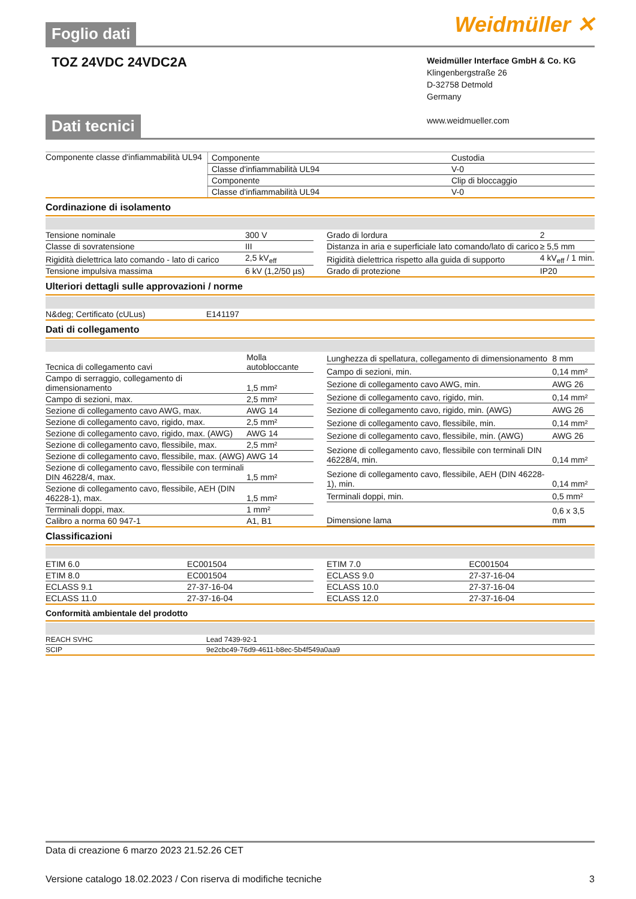Foglio dati
Weidmüller ✕
TOZ 24VDC 24VDC2A
Weidmüller Interface GmbH & Co. KG
Klingenbergstraße 26
D-32758 Detmold
Germany
www.weidmueller.com
Dati tecnici
Componente classe d'infiammabilità UL94
| Componente | Custodia |
| Classe d'infiammabilità UL94 | V-0 |
| Componente | Clip di bloccaggio |
| Classe d'infiammabilità UL94 | V-0 |
Cordinazione di isolamento
| Tensione nominale | 300 V |
| Classe di sovratensione | III |
| Rigidità dielettrica lato comando - lato di carico | 2,5 kV<sub>eff</sub> |
| Tensione impulsiva massima | 6 kV (1,2/50 µs) |
| Grado di lordura | 2 |
| Distanza in aria e superficiale lato comando/lato di carico | ≥ 5,5 mm |
| Rigidità dielettrica rispetto alla guida di supporto | 4 kV<sub>eff</sub> / 1 min. |
| Grado di protezione | IP20 |
Ulteriori dettagli sulle approvazioni / norme
| N&deg; Certificato (cULus) | E141197 |
Dati di collegamento
| Tecnica di collegamento cavi | Molla autobloccante |
| Campo di serraggio, collegamento di dimensionamento | 1,5 mm² |
| Campo di sezioni, max. | 2,5 mm² |
| Sezione di collegamento cavo AWG, max. | AWG 14 |
| Sezione di collegamento cavo, rigido, max. | 2,5 mm² |
| Sezione di collegamento cavo, rigido, max. (AWG) | AWG 14 |
| Sezione di collegamento cavo, flessibile, max. | 2,5 mm² |
| Sezione di collegamento cavo, flessibile, max. (AWG) | AWG 14 |
| Sezione di collegamento cavo, flessibile con terminali DIN 46228/4, max. | 1,5 mm² |
| Sezione di collegamento cavo, flessibile, AEH (DIN 46228-1), max. | 1,5 mm² |
| Terminali doppi, max. | 1 mm² |
| Calibro a norma 60 947-1 | A1, B1 |
| Lunghezza di spellatura, collegamento di dimensionamento | 8 mm |
| Campo di sezioni, min. | 0,14 mm² |
| Sezione di collegamento cavo AWG, min. | AWG 26 |
| Sezione di collegamento cavo, rigido, min. | 0,14 mm² |
| Sezione di collegamento cavo, rigido, min. (AWG) | AWG 26 |
| Sezione di collegamento cavo, flessibile, min. | 0,14 mm² |
| Sezione di collegamento cavo, flessibile, min. (AWG) | AWG 26 |
| Sezione di collegamento cavo, flessibile con terminali DIN 46228/4, min. | 0,14 mm² |
| Sezione di collegamento cavo, flessibile, AEH (DIN 46228-1), min. | 0,14 mm² |
| Terminali doppi, min. | 0,5 mm² |
| Dimensione lama | 0,6 x 3,5 mm |
Classificazioni
| ETIM 6.0 | EC001504 |
| ETIM 8.0 | EC001504 |
| ECLASS 9.1 | 27-37-16-04 |
| ECLASS 11.0 | 27-37-16-04 |
| ETIM 7.0 | EC001504 |
| ECLASS 9.0 | 27-37-16-04 |
| ECLASS 10.0 | 27-37-16-04 |
| ECLASS 12.0 | 27-37-16-04 |
Conformità ambientale del prodotto
| REACH SVHC | Lead 7439-92-1 |
| SCIP | 9e2cbc49-76d9-4611-b8ec-5b4f549a0aa9 |
Data di creazione 6 marzo 2023 21.52.26 CET
Versione catalogo 18.02.2023 / Con riserva di modifiche tecniche 3